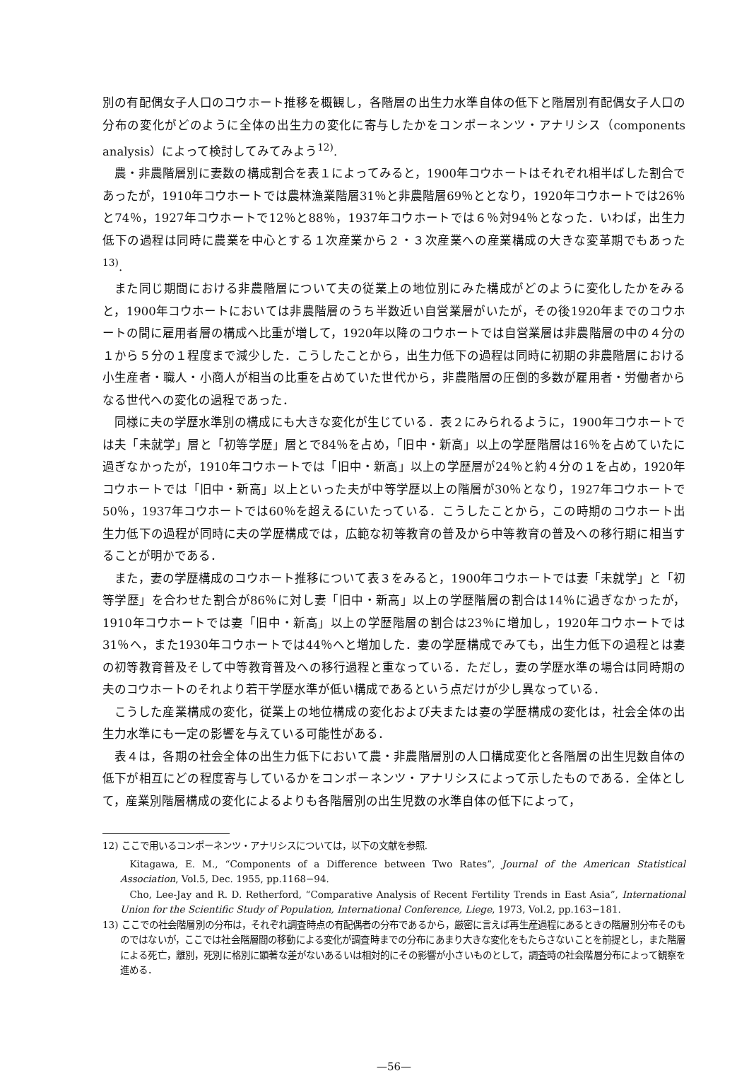別の有配偶女子人口のコウホート推移を概観し，各階層の出生力水準自体の低下と階層別有配偶女子人口の分布の変化がどのように全体の出生力の変化に寄与したかをコンポーネンツ・アナリシス（components analysis）によって検討してみてみよう<sup>12)</sup>.
農・非農階層別に妻数の構成割合を表１によってみると，1900年コウホートはそれぞれ相半ばした割合であったが，1910年コウホートでは農林漁業階層31％と非農階層69％ととなり，1920年コウホートでは26％と74％，1927年コウホートで12％と88％，1937年コウホートでは６％対94％となった．いわば，出生力低下の過程は同時に農業を中心とする１次産業から２・３次産業への産業構成の大きな変革期でもあった<sup>13)</sup>.
また同じ期間における非農階層について夫の従業上の地位別にみた構成がどのように変化したかをみると，1900年コウホートにおいては非農階層のうち半数近い自営業層がいたが，その後1920年までのコウホートの間に雇用者層の構成へ比重が増して，1920年以降のコウホートでは自営業層は非農階層の中の４分の１から５分の１程度まで減少した．こうしたことから，出生力低下の過程は同時に初期の非農階層における小生産者・職人・小商人が相当の比重を占めていた世代から，非農階層の圧倒的多数が雇用者・労働者からなる世代への変化の過程であった．
同様に夫の学歴水準別の構成にも大きな変化が生じている．表２にみられるように，1900年コウホートでは夫「未就学」層と「初等学歴」層とで84％を占め，「旧中・新高」以上の学歴階層は16％を占めていたに過ぎなかったが，1910年コウホートでは「旧中・新高」以上の学歴層が24％と約４分の１を占め，1920年コウホートでは「旧中・新高」以上といった夫が中等学歴以上の階層が30％となり，1927年コウホートで50％，1937年コウホートでは60％を超えるにいたっている．こうしたことから，この時期のコウホート出生力低下の過程が同時に夫の学歴構成では，広範な初等教育の普及から中等教育の普及への移行期に相当することが明かである．
また，妻の学歴構成のコウホート推移について表３をみると，1900年コウホートでは妻「未就学」と「初等学歴」を合わせた割合が86％に対し妻「旧中・新高」以上の学歴階層の割合は14％に過ぎなかったが，1910年コウホートでは妻「旧中・新高」以上の学歴階層の割合は23％に増加し，1920年コウホートでは31％へ，また1930年コウホートでは44％へと増加した．妻の学歴構成でみても，出生力低下の過程とは妻の初等教育普及そして中等教育普及への移行過程と重なっている．ただし，妻の学歴水準の場合は同時期の夫のコウホートのそれより若干学歴水準が低い構成であるという点だけが少し異なっている．
こうした産業構成の変化，従業上の地位構成の変化および夫または妻の学歴構成の変化は，社会全体の出生力水準にも一定の影響を与えている可能性がある．
表４は，各期の社会全体の出生力低下において農・非農階層別の人口構成変化と各階層の出生児数自体の低下が相互にどの程度寄与しているかをコンポーネンツ・アナリシスによって示したものである．全体として，産業別階層構成の変化によるよりも各階層別の出生児数の水準自体の低下によって，
12) ここで用いるコンポーネンツ・アナリシスについては，以下の文献を参照.
Kitagawa, E. M., “Components of a Difference between Two Rates”, Journal of the American Statistical Association, Vol.5, Dec. 1955, pp.1168−94.
Cho, Lee-Jay and R. D. Retherford, “Comparative Analysis of Recent Fertility Trends in East Asia”, International Union for the Scientific Study of Population, International Conference, Liege, 1973, Vol.2, pp.163−181.
13) ここでの社会階層別の分布は，それぞれ調査時点の有配偶者の分布であるから，厳密に言えば再生産過程にあるときの階層別分布そのものではないが，ここでは社会階層間の移動による変化が調査時までの分布にあまり大きな変化をもたらさないことを前提とし，また階層による死亡，離別，死別に格別に顕著な差がないあるいは相対的にその影響が小さいものとして，調査時の社会階層分布によって観察を進める．
—56—